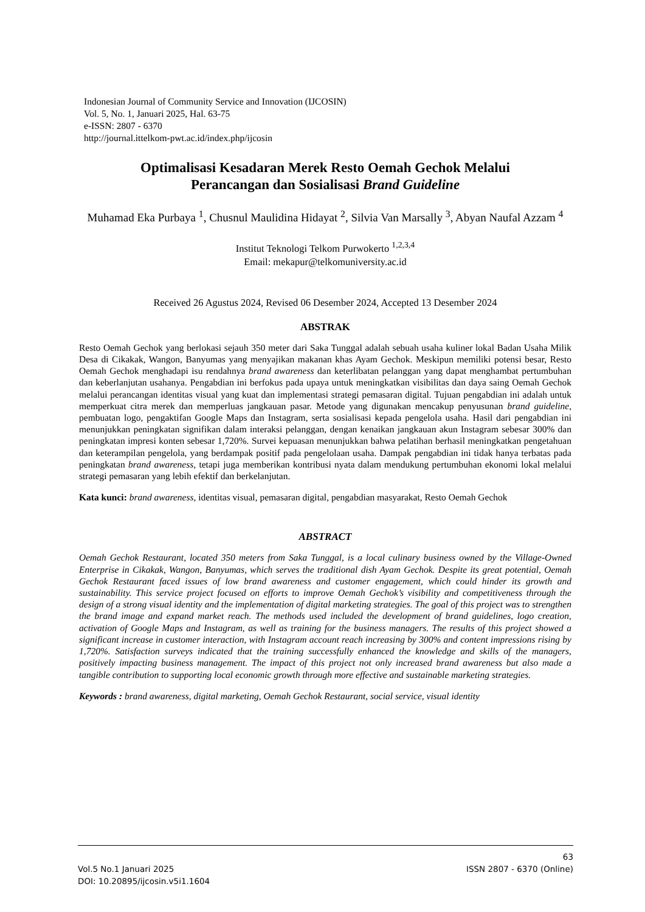Indonesian Journal of Community Service and Innovation (IJCOSIN)
Vol. 5, No. 1, Januari 2025, Hal. 63-75
e-ISSN: 2807 - 6370
http://journal.ittelkom-pwt.ac.id/index.php/ijcosin
Optimalisasi Kesadaran Merek Resto Oemah Gechok Melalui
Perancangan dan Sosialisasi Brand Guideline
Muhamad Eka Purbaya <sup>1</sup>, Chusnul Maulidina Hidayat <sup>2</sup>, Silvia Van Marsally <sup>3</sup>, Abyan Naufal Azzam <sup>4</sup>
Institut Teknologi Telkom Purwokerto <sup>1,2,3,4</sup>
Email: mekapur@telkomuniversity.ac.id
Received 26 Agustus 2024, Revised 06 Desember 2024, Accepted 13 Desember 2024
ABSTRAK
Resto Oemah Gechok yang berlokasi sejauh 350 meter dari Saka Tunggal adalah sebuah usaha kuliner lokal Badan Usaha Milik Desa di Cikakak, Wangon, Banyumas yang menyajikan makanan khas Ayam Gechok. Meskipun memiliki potensi besar, Resto Oemah Gechok menghadapi isu rendahnya brand awareness dan keterlibatan pelanggan yang dapat menghambat pertumbuhan dan keberlanjutan usahanya. Pengabdian ini berfokus pada upaya untuk meningkatkan visibilitas dan daya saing Oemah Gechok melalui perancangan identitas visual yang kuat dan implementasi strategi pemasaran digital. Tujuan pengabdian ini adalah untuk memperkuat citra merek dan memperluas jangkauan pasar. Metode yang digunakan mencakup penyusunan brand guideline, pembuatan logo, pengaktifan Google Maps dan Instagram, serta sosialisasi kepada pengelola usaha. Hasil dari pengabdian ini menunjukkan peningkatan signifikan dalam interaksi pelanggan, dengan kenaikan jangkauan akun Instagram sebesar 300% dan peningkatan impresi konten sebesar 1,720%. Survei kepuasan menunjukkan bahwa pelatihan berhasil meningkatkan pengetahuan dan keterampilan pengelola, yang berdampak positif pada pengelolaan usaha. Dampak pengabdian ini tidak hanya terbatas pada peningkatan brand awareness, tetapi juga memberikan kontribusi nyata dalam mendukung pertumbuhan ekonomi lokal melalui strategi pemasaran yang lebih efektif dan berkelanjutan.
Kata kunci: brand awareness, identitas visual, pemasaran digital, pengabdian masyarakat, Resto Oemah Gechok
ABSTRACT
Oemah Gechok Restaurant, located 350 meters from Saka Tunggal, is a local culinary business owned by the Village-Owned Enterprise in Cikakak, Wangon, Banyumas, which serves the traditional dish Ayam Gechok. Despite its great potential, Oemah Gechok Restaurant faced issues of low brand awareness and customer engagement, which could hinder its growth and sustainability. This service project focused on efforts to improve Oemah Gechok’s visibility and competitiveness through the design of a strong visual identity and the implementation of digital marketing strategies. The goal of this project was to strengthen the brand image and expand market reach. The methods used included the development of brand guidelines, logo creation, activation of Google Maps and Instagram, as well as training for the business managers. The results of this project showed a significant increase in customer interaction, with Instagram account reach increasing by 300% and content impressions rising by 1,720%. Satisfaction surveys indicated that the training successfully enhanced the knowledge and skills of the managers, positively impacting business management. The impact of this project not only increased brand awareness but also made a tangible contribution to supporting local economic growth through more effective and sustainable marketing strategies.
Keywords : brand awareness, digital marketing, Oemah Gechok Restaurant, social service, visual identity
63
Vol.5 No.1 Januari 2025 ISSN 2807 - 6370 (Online)
DOI: 10.20895/ijcosin.v5i1.1604